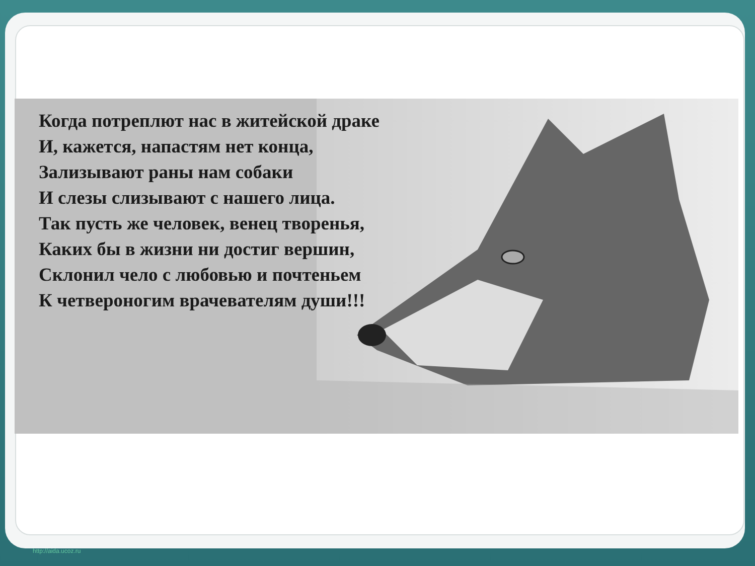Когда потреплют нас в житейской драке
И, кажется, напастям нет конца,
Зализывают раны нам собаки
И слезы слизывают с нашего лица.
Так пусть же человек, венец творенья,
Каких бы в жизни ни достиг вершин,
Склонил чело с любовью и почтеньем
К четвероногим врачевателям души!!!
http://aida.ucoz.ru